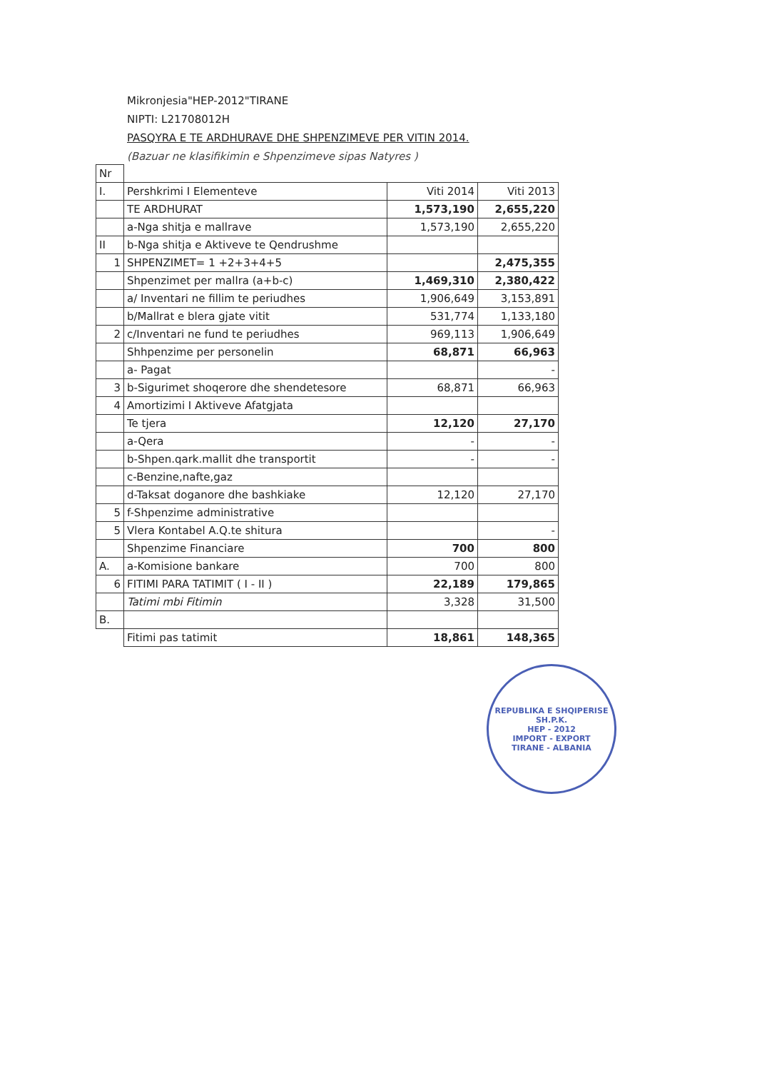Mikronjesia"HEP-2012"TIRANE
NIPTI: L21708012H
PASQYRA E TE ARDHURAVE DHE SHPENZIMEVE PER VITIN 2014.
(Bazuar ne klasifikimin e Shpenzimeve sipas Natyres )
| Nr | | | |
| I. | Pershkrimi I Elementeve | Viti 2014 | Viti 2013 |
| | TE ARDHURAT | 1,573,190 | 2,655,220 |
| | a-Nga shitja e mallrave | 1,573,190 | 2,655,220 |
| II | b-Nga shitja e Aktiveve te Qendrushme | | |
| 1 | SHPENZIMET= 1 +2+3+4+5 | | 2,475,355 |
| | Shpenzimet per mallra (a+b-c) | 1,469,310 | 2,380,422 |
| | a/ Inventari ne fillim te periudhes | 1,906,649 | 3,153,891 |
| | b/Mallrat e blera gjate vitit | 531,774 | 1,133,180 |
| 2 | c/Inventari ne fund te periudhes | 969,113 | 1,906,649 |
| | Shhpenzime per personelin | 68,871 | 66,963 |
| | a- Pagat | | - |
| 3 | b-Sigurimet shoqerore dhe shendetesore | 68,871 | 66,963 |
| 4 | Amortizimi I Aktiveve Afatgjata | | |
| | Te tjera | 12,120 | 27,170 |
| | a-Qera | - | - |
| | b-Shpen.qark.mallit dhe transportit | - | - |
| | c-Benzine,nafte,gaz | | |
| | d-Taksat doganore dhe bashkiake | 12,120 | 27,170 |
| 5 | f-Shpenzime administrative | | |
| 5 | Vlera Kontabel A.Q.te shitura | | - |
| | Shpenzime Financiare | 700 | 800 |
| A. | a-Komisione bankare | 700 | 800 |
| 6 | FITIMI PARA TATIMIT ( I - II ) | 22,189 | 179,865 |
| | Tatimi mbi Fitimin | 3,328 | 31,500 |
| B. | | | |
| | Fitimi pas tatimit | 18,861 | 148,365 |
REPUBLIKA E SHQIPERISE
SH.P.K.
HEP - 2012
IMPORT - EXPORT
TIRANE - ALBANIA